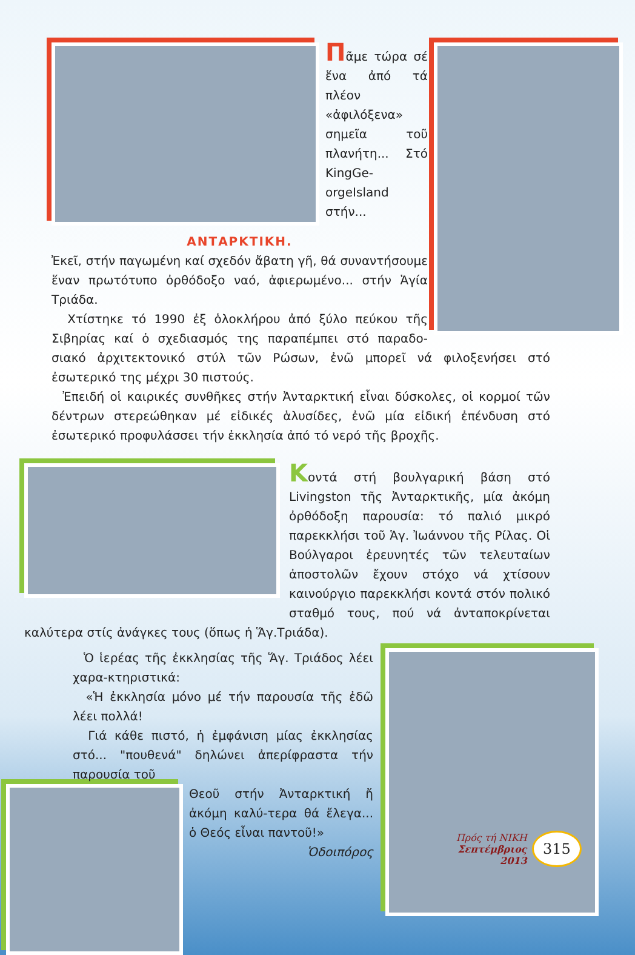Πᾶμε τώρα σέ ἕνα ἀπό τά πλέον «ἀφιλόξενα» σημεῖα τοῦ πλανήτη... Στό KingGe-orgeIsland στήν...
ΑΝΤΑΡΚΤΙΚΗ.
Ἐκεῖ, στήν παγωμένη καί σχεδόν ἄβατη γῆ, θά συναντήσουμε ἕναν πρωτότυπο ὀρθόδοξο ναό, ἀφιερωμένο... στήν Ἁγία Τριάδα.
Χτίστηκε τό 1990 ἐξ ὁλοκλήρου ἀπό ξύλο πεύκου τῆς Σιβηρίας καί ὁ σχεδιασμός της παραπέμπει στό παραδο-σιακό ἀρχιτεκτονικό στύλ τῶν Ρώσων, ἐνῶ μπορεῖ νά φιλοξενήσει στό ἐσωτερικό της μέχρι 30 πιστούς.
Ἐπειδή οἱ καιρικές συνθῆκες στήν Ἀνταρκτική εἶναι δύσκολες, οἱ κορμοί τῶν δέντρων στερεώθηκαν μέ εἰδικές ἁλυσίδες, ἐνῶ μία εἰδική ἐπένδυση στό ἐσωτερικό προφυλάσσει τήν ἐκκλησία ἀπό τό νερό τῆς βροχῆς.
Κοντά στή βουλγαρική βάση στό Livingston τῆς Ἀνταρκτικῆς, μία ἀκόμη ὀρθόδοξη παρουσία: τό παλιό μικρό παρεκκλήσι τοῦ Ἁγ. Ἰωάννου τῆς Ρίλας. Οἱ Βούλγαροι ἐρευνητές τῶν τελευταίων ἀποστολῶν ἔχουν στόχο νά χτίσουν καινούργιο παρεκκλήσι κοντά στόν πολικό σταθμό τους, πού νά ἀνταποκρίνεται καλύτερα στίς ἀνάγκες τους (ὅπως ἡ Ἅγ.Τριάδα).
Ὁ ἱερέας τῆς ἐκκλησίας τῆς Ἅγ. Τριάδος λέει χαρα-κτηριστικά:
«Ἡ ἐκκλησία μόνο μέ τήν παρουσία τῆς ἐδῶ λέει πολλά!
Γιά κάθε πιστό, ἡ ἐμφάνιση μίας ἐκκλησίας στό... "πουθενά" δηλώνει ἀπερίφραστα τήν παρουσία τοῦ
Θεοῦ στήν Ἀνταρκτική ἤ ἀκόμη καλύ-τερα θά ἔλεγα... ὁ Θεός εἶναι παντοῦ!»
Ὁδοιπόρος
Πρός τή ΝΙΚΗ
Σεπτέμβριος 2013
315